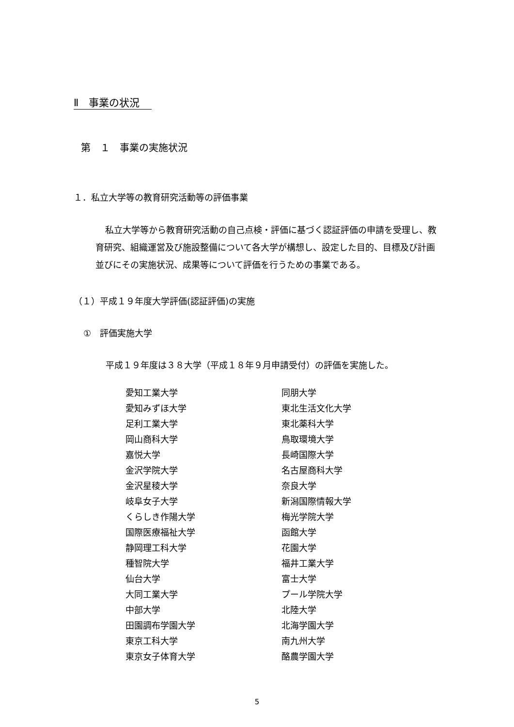Ⅱ　事業の状況
第　１　事業の実施状況
１．私立大学等の教育研究活動等の評価事業
私立大学等から教育研究活動の自己点検・評価に基づく認証評価の申請を受理し、教育研究、組織運営及び施設整備について各大学が構想し、設定した目的、目標及び計画並びにその実施状況、成果等について評価を行うための事業である。
（１）平成１９年度大学評価(認証評価)の実施
①　評価実施大学
平成１９年度は３８大学（平成１８年９月申請受付）の評価を実施した。
愛知工業大学
愛知みずほ大学
足利工業大学
岡山商科大学
嘉悦大学
金沢学院大学
金沢星稜大学
岐阜女子大学
くらしき作陽大学
国際医療福祉大学
静岡理工科大学
種智院大学
仙台大学
大同工業大学
中部大学
田園調布学園大学
東京工科大学
東京女子体育大学
同朋大学
東北生活文化大学
東北薬科大学
鳥取環境大学
長崎国際大学
名古屋商科大学
奈良大学
新潟国際情報大学
梅光学院大学
函館大学
花園大学
福井工業大学
富士大学
プール学院大学
北陸大学
北海学園大学
南九州大学
酪農学園大学
5